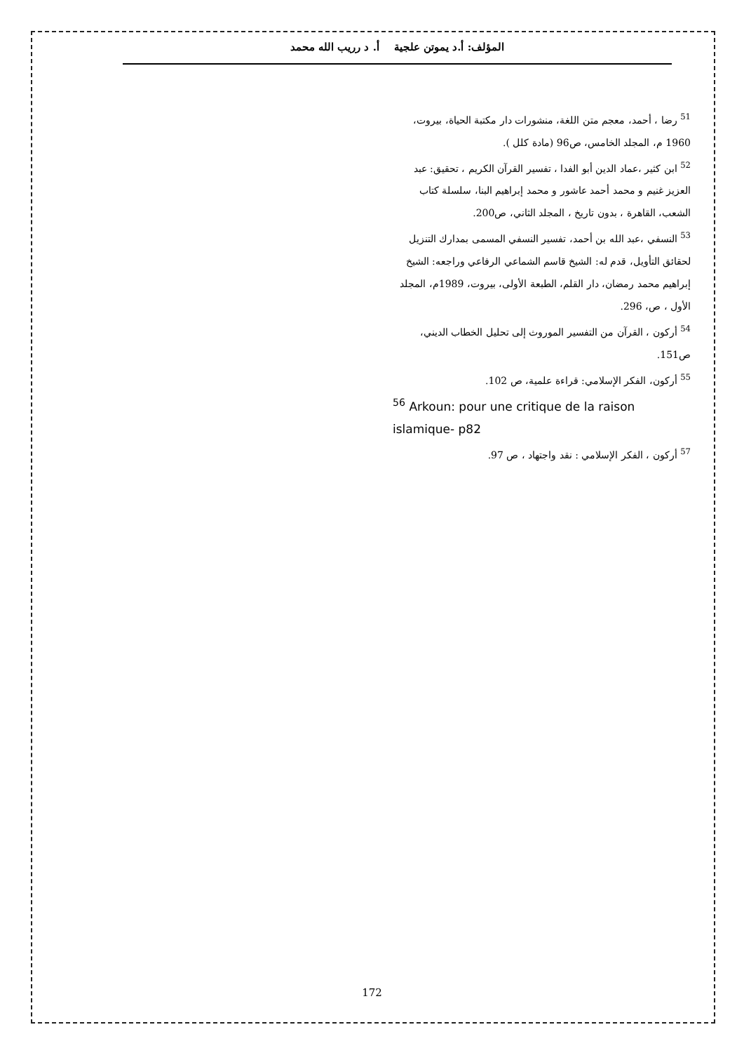المؤلف: أ.د يموتن علجية أ. د رريب الله محمد
<sup>51</sup> رضا ، أحمد، معجم متن اللغة، منشورات دار مكتبة الحياة، بيروت، 1960 م، المجلد الخامس، ص96 (مادة كلل ).
<sup>52</sup> ابن كثير ،عماد الدين أبو الفدا ، تفسير القرآن الكريم ، تحقيق: عبد العزيز غنيم و محمد أحمد عاشور و محمد إبراهيم البنا، سلسلة كتاب الشعب، القاهرة ، بدون تاريخ ، المجلد الثاني، ص200.
<sup>53</sup> النسفي ،عبد الله بن أحمد، تفسير النسفي المسمى بمدارك التنزيل لحقائق التأويل، قدم له: الشيخ قاسم الشماعي الرفاعي وراجعه: الشيخ إبراهيم محمد رمضان، دار القلم، الطبعة الأولى، بيروت، 1989م، المجلد الأول ، ص، 296.
<sup>54</sup> أركون ، القرآن من التفسير الموروث إلى تحليل الخطاب الديني، ص151.
<sup>55</sup> أركون، الفكر الإسلامي: قراءة علمية، ص 102.
<sup>56</sup> Arkoun: pour une critique de la raison islamique- p82
<sup>57</sup> أركون ، الفكر الإسلامي : نقد واجتهاد ، ص 97.
172